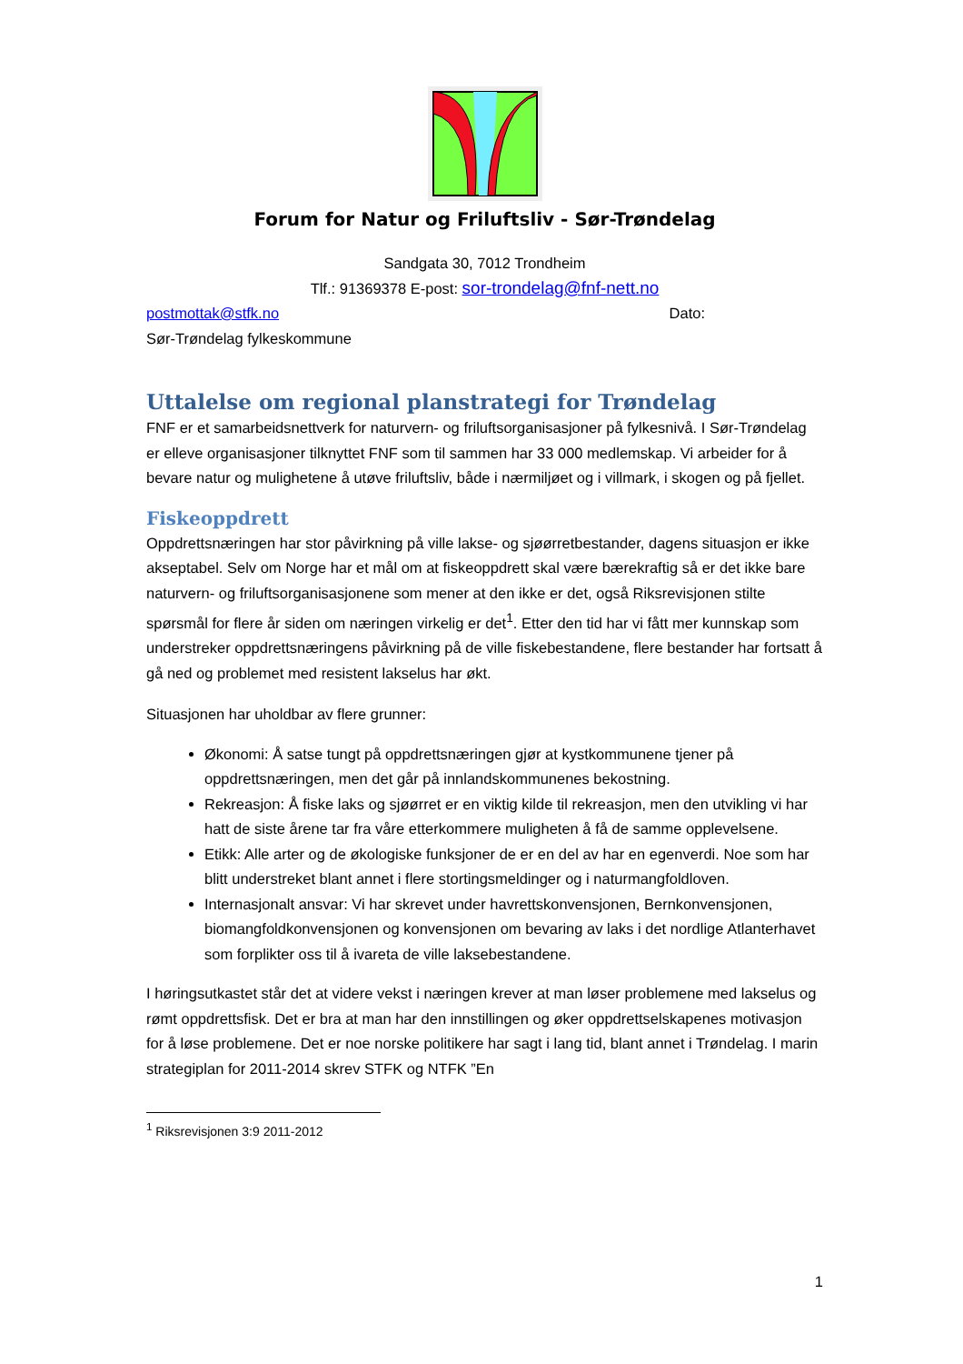Forum for Natur og Friluftsliv - Sør-Trøndelag
Sandgata 30, 7012 Trondheim
Tlf.: 91369378 E-post: sor-trondelag@fnf-nett.no
postmottak@stfk.no Dato:
Sør-Trøndelag fylkeskommune
Uttalelse om regional planstrategi for Trøndelag
FNF er et samarbeidsnettverk for naturvern- og friluftsorganisasjoner på fylkesnivå. I Sør-Trøndelag er elleve organisasjoner tilknyttet FNF som til sammen har 33 000 medlemskap. Vi arbeider for å bevare natur og mulighetene å utøve friluftsliv, både i nærmiljøet og i villmark, i skogen og på fjellet.
Fiskeoppdrett
Oppdrettsnæringen har stor påvirkning på ville lakse- og sjøørretbestander, dagens situasjon er ikke akseptabel. Selv om Norge har et mål om at fiskeoppdrett skal være bærekraftig så er det ikke bare naturvern- og friluftsorganisasjonene som mener at den ikke er det, også Riksrevisjonen stilte spørsmål for flere år siden om næringen virkelig er det<sup>1</sup>. Etter den tid har vi fått mer kunnskap som understreker oppdrettsnæringens påvirkning på de ville fiskebestandene, flere bestander har fortsatt å gå ned og problemet med resistent lakselus har økt.
Situasjonen har uholdbar av flere grunner:
Økonomi: Å satse tungt på oppdrettsnæringen gjør at kystkommunene tjener på oppdrettsnæringen, men det går på innlandskommunenes bekostning.
Rekreasjon: Å fiske laks og sjøørret er en viktig kilde til rekreasjon, men den utvikling vi har hatt de siste årene tar fra våre etterkommere muligheten å få de samme opplevelsene.
Etikk: Alle arter og de økologiske funksjoner de er en del av har en egenverdi. Noe som har blitt understreket blant annet i flere stortingsmeldinger og i naturmangfoldloven.
Internasjonalt ansvar: Vi har skrevet under havrettskonvensjonen, Bernkonvensjonen, biomangfoldkonvensjonen og konvensjonen om bevaring av laks i det nordlige Atlanterhavet som forplikter oss til å ivareta de ville laksebestandene.
I høringsutkastet står det at videre vekst i næringen krever at man løser problemene med lakselus og rømt oppdrettsfisk. Det er bra at man har den innstillingen og øker oppdrettselskapenes motivasjon for å løse problemene. Det er noe norske politikere har sagt i lang tid, blant annet i Trøndelag. I marin strategiplan for 2011-2014 skrev STFK og NTFK ”En
<sup>1</sup> Riksrevisjonen 3:9 2011-2012
1